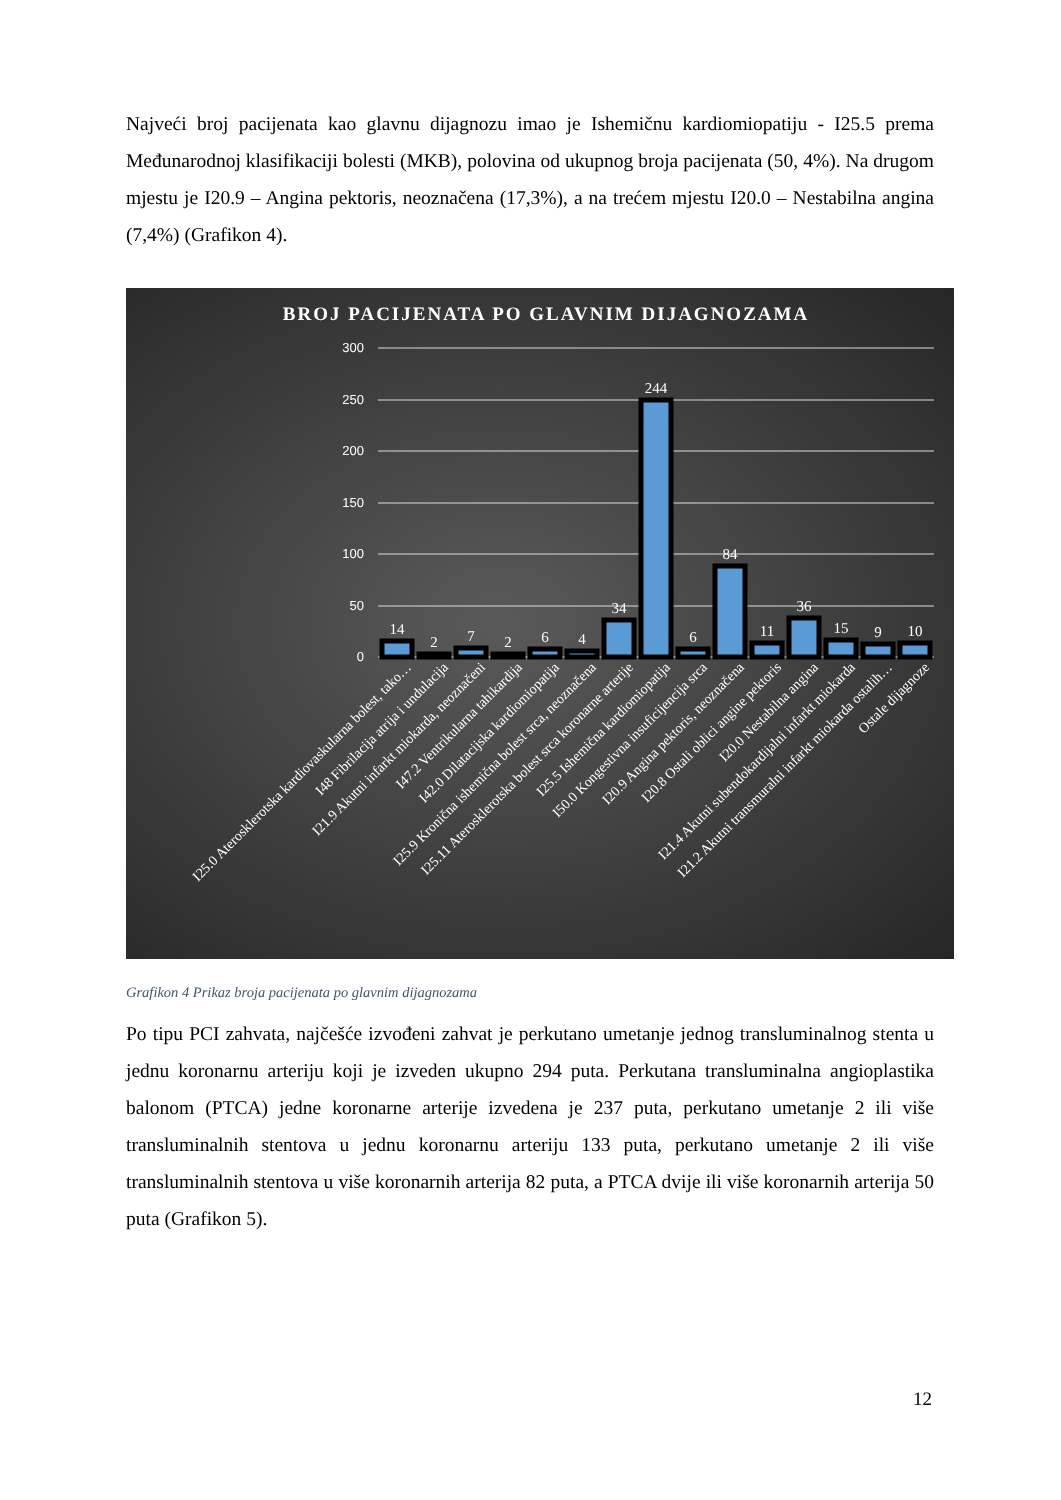Najveći broj pacijenata kao glavnu dijagnozu imao je Ishemičnu kardiomiopatiju - I25.5 prema Međunarodnoj klasifikaciji bolesti (MKB), polovina od ukupnog broja pacijenata (50, 4%). Na drugom mjestu je I20.9 – Angina pektoris, neoznačena (17,3%), a na trećem mjestu I20.0 – Nestabilna angina (7,4%) (Grafikon 4).
BROJ PACIJENATA PO GLAVNIM DIJAGNOZAMA
300
250
200
150
100
50
0
14
2
7
2
6
4
34
244
6
84
11
36
15
9
10
I25.0 Aterosklerotska kardiovaskularna bolest, tako…
I48 Fibrilacija atrija i undulacija
I21.9 Akutni infarkt miokarda, neoznačeni
I47.2 Ventrikularna tahikardija
I42.0 Dilatacijska kardiomiopatija
I25.9 Kronična ishemična bolest srca, neoznačena
I25.11 Aterosklerotska bolest srca koronarne arterije
I25.5 Ishemična kardiomiopatija
I50.0 Kongestivna insuficijencija srca
I20.9 Angina pektoris, neoznačena
I20.8 Ostali oblici angine pektoris
I20.0 Nestabilna angina
I21.4 Akutni subendokardijalni infarkt miokarda
I21.2 Akutni transmuralni infarkt miokarda ostalih…
Ostale dijagnoze
Grafikon 4 Prikaz broja pacijenata po glavnim dijagnozama
Po tipu PCI zahvata, najčešće izvođeni zahvat je perkutano umetanje jednog transluminalnog stenta u jednu koronarnu arteriju koji je izveden ukupno 294 puta. Perkutana transluminalna angioplastika balonom (PTCA) jedne koronarne arterije izvedena je 237 puta, perkutano umetanje 2 ili više transluminalnih stentova u jednu koronarnu arteriju 133 puta, perkutano umetanje 2 ili više transluminalnih stentova u više koronarnih arterija 82 puta, a PTCA dvije ili više koronarnih arterija 50 puta (Grafikon 5).
12